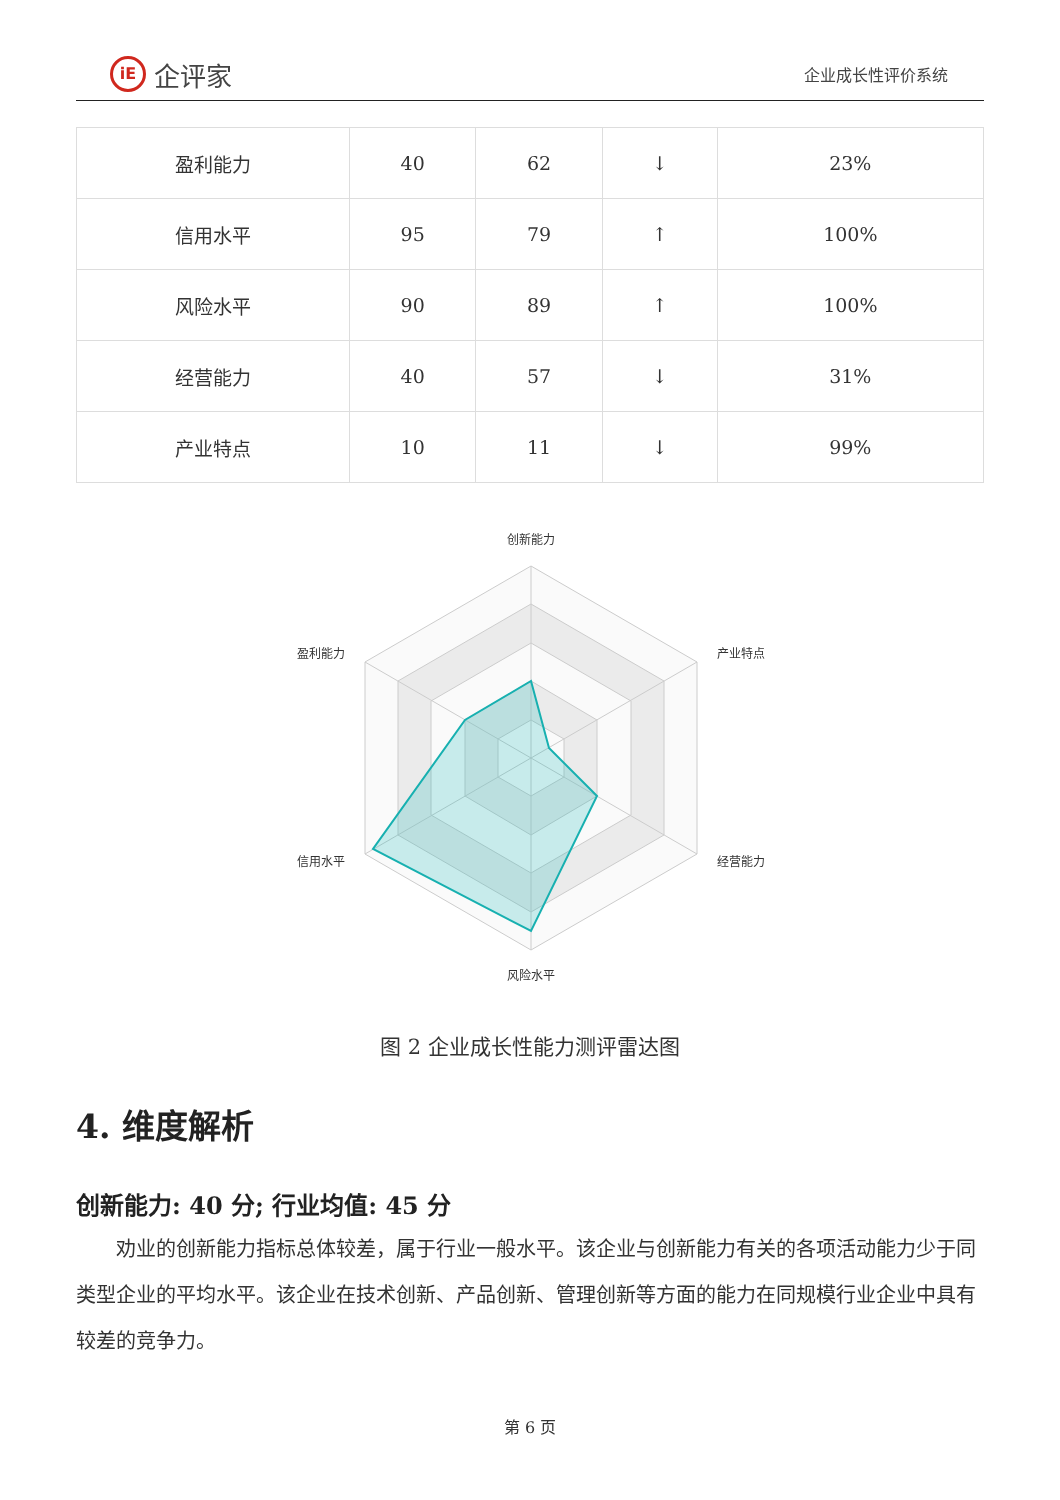iE 企评家
企业成长性评价系统
| 盈利能力 | 40 | 62 | ↓ | 23% |
| 信用水平 | 95 | 79 | ↑ | 100% |
| 风险水平 | 90 | 89 | ↑ | 100% |
| 经营能力 | 40 | 57 | ↓ | 31% |
| 产业特点 | 10 | 11 | ↓ | 99% |
创新能力
产业特点
经营能力
风险水平
信用水平
盈利能力
图 2 企业成长性能力测评雷达图
4. 维度解析
创新能力: 40 分; 行业均值: 45 分
劝业的创新能力指标总体较差，属于行业一般水平。该企业与创新能力有关的各项活动能力少于同类型企业的平均水平。该企业在技术创新、产品创新、管理创新等方面的能力在同规模行业企业中具有较差的竞争力。
第 6 页